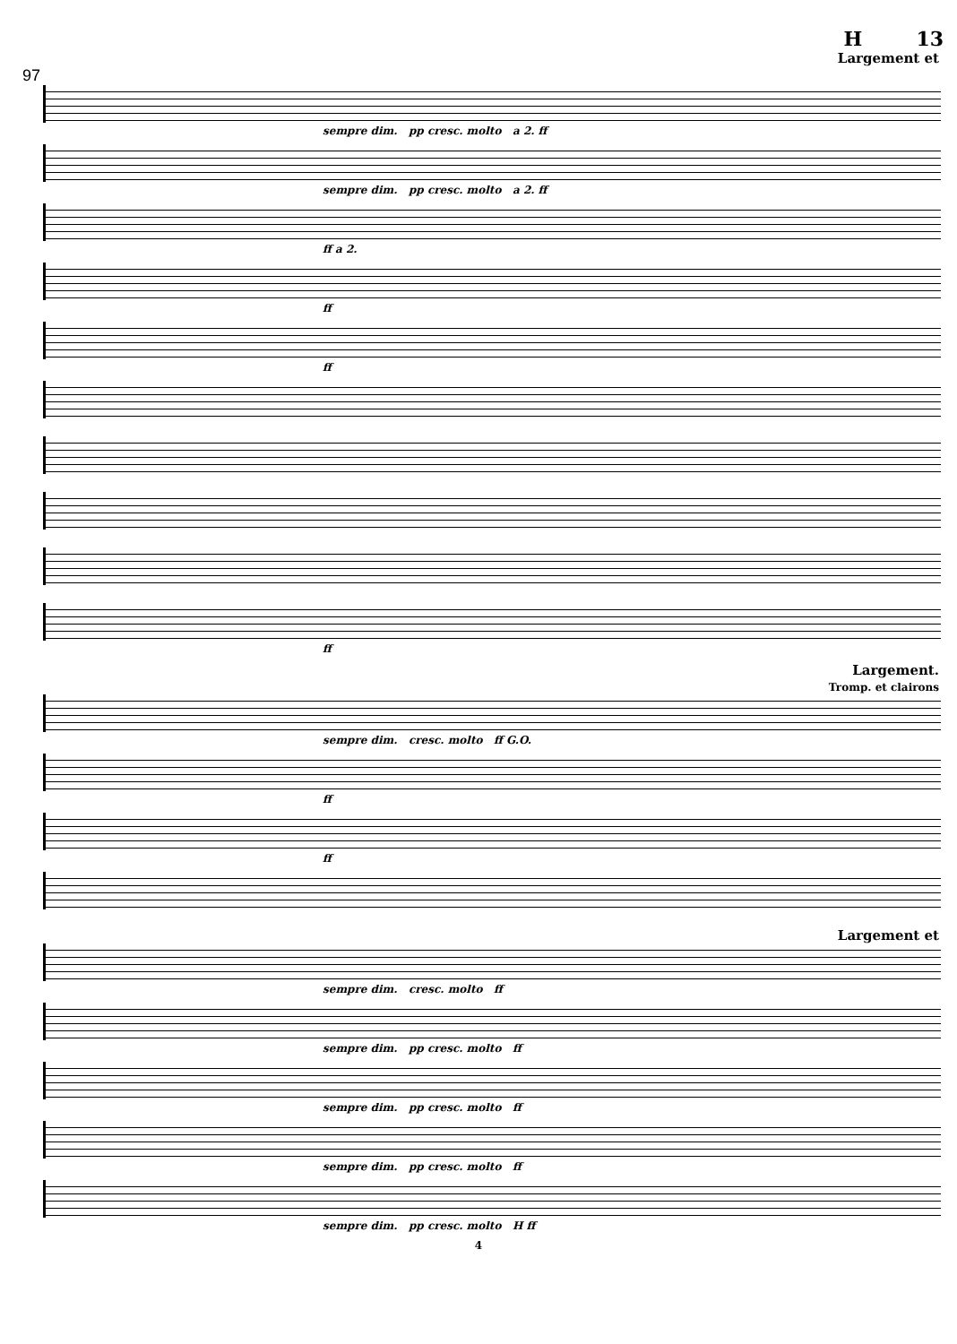H 13
Largement et
97
sempre dim. pp cresc. molto a 2. ff
sempre dim. pp cresc. molto a 2. ff
ff a 2.
ff
ff
ff
Largement.
Tromp. et clairons
sempre dim. cresc. molto ff G.O.
ff
ff
Largement et
sempre dim. cresc. molto ff
sempre dim. pp cresc. molto ff
sempre dim. pp cresc. molto ff
sempre dim. pp cresc. molto ff
sempre dim. pp cresc. molto H ff
4